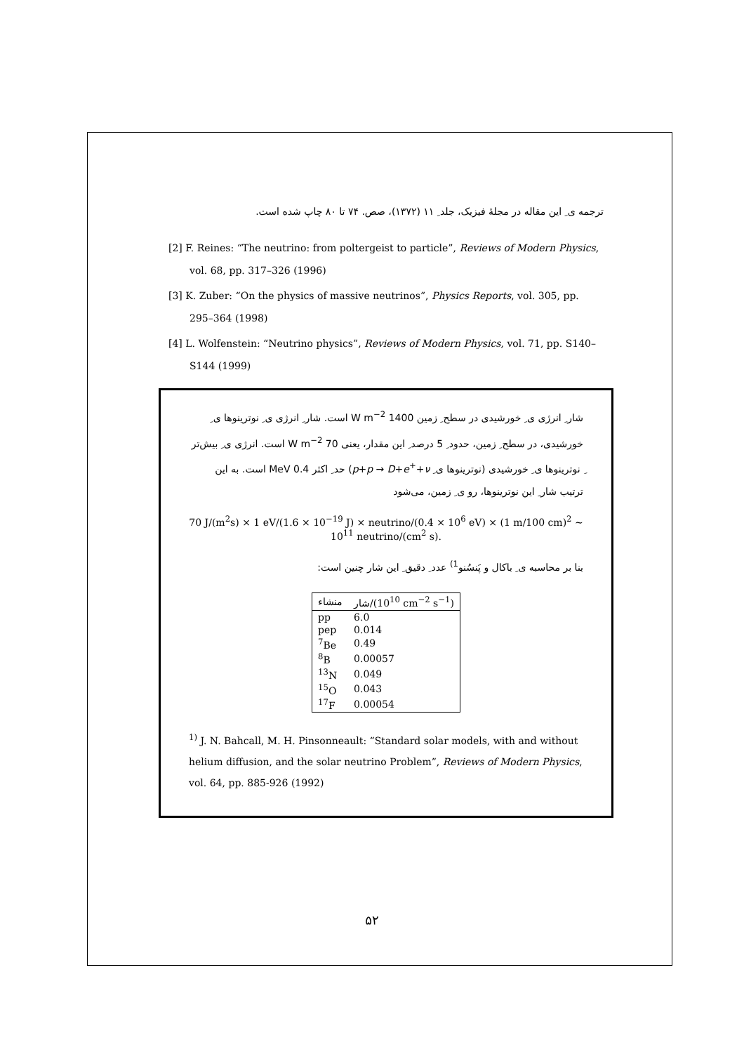ترجمه ی ِ این مقاله در مجلهٔ فیزیک، جلد ِ ۱۱ (۱۳۷۲)، صص. ۷۴ تا ۸۰ چاپ شده است.
[2] F. Reines: “The neutrino: from poltergeist to particle”, Reviews of Modern Physics, vol. 68, pp. 317–326 (1996)
[3] K. Zuber: “On the physics of massive neutrinos”, Physics Reports, vol. 305, pp. 295–364 (1998)
[4] L. Wolfenstein: “Neutrino physics”, Reviews of Modern Physics, vol. 71, pp. S140–S144 (1999)
شار ِ انرژی ی ِ خورشیدی در سطح ِ زمین 1400 W m<sup>−2</sup> است. شار ِ انرژی ی ِ نوترینوها ی ِ خورشیدی، در سطح ِ زمین، حدود ِ 5 درصد ِ این مقدار، یعنی 70 W m<sup>−2</sup> است. انرژی ی ِ بیش‌تر ِ نوترینوها ی ِ خورشیدی (نوترینوها ی ِ p+p → D+e<sup>+</sup>+ν) حد ِ اکثر 0.4 MeV است. به این ترتیب شار ِ این نوترینوها، رو ی ِ زمین، می‌شود
70 J/(m<sup>2</sup>s) × 1 eV/(1.6 × 10<sup>−19</sup> J) × neutrino/(0.4 × 10<sup>6</sup> eV) × (1 m/100 cm)<sup>2</sup> ∼ 10<sup>11</sup> neutrino/(cm<sup>2</sup> s).
بنا بر محاسبه ی ِ باکال و پَنسُنو<sup>1)</sup> عدد ِ دقیق ِ این شار چنین است:
| منشاء | شار/(10<sup>10</sup> cm<sup>−2</sup> s<sup>−1</sup>) |
| --- | --- |
| pp | 6.0 |
| pep | 0.014 |
| <sup>7</sup>Be | 0.49 |
| <sup>8</sup>B | 0.00057 |
| <sup>13</sup>N | 0.049 |
| <sup>15</sup>O | 0.043 |
| <sup>17</sup>F | 0.00054 |
<sup>1)</sup> J. N. Bahcall, M. H. Pinsonneault: “Standard solar models, with and without helium diffusion, and the solar neutrino Problem”, Reviews of Modern Physics, vol. 64, pp. 885-926 (1992)
۵۲